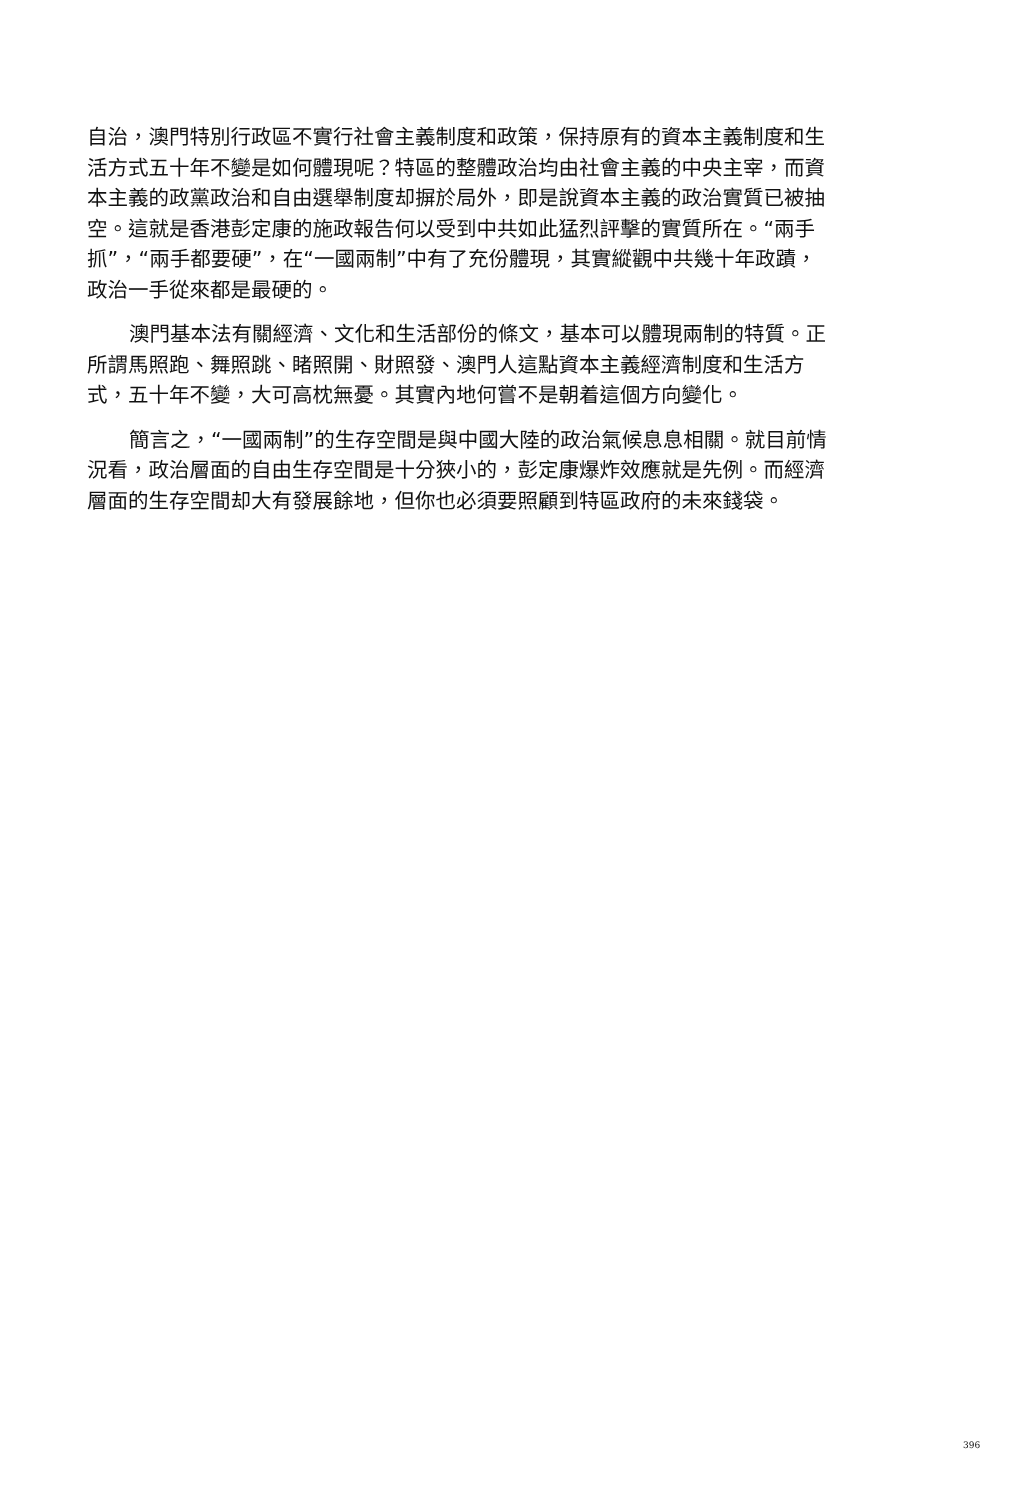自治，澳門特別行政區不實行社會主義制度和政策，保持原有的資本主義制度和生活方式五十年不變是如何體現呢？特區的整體政治均由社會主義的中央主宰，而資本主義的政黨政治和自由選舉制度却摒於局外，即是說資本主義的政治實質已被抽空。這就是香港彭定康的施政報告何以受到中共如此猛烈評擊的實質所在。“兩手抓”，“兩手都要硬”，在“一國兩制”中有了充份體現，其實縱觀中共幾十年政蹟，政治一手從來都是最硬的。
澳門基本法有關經濟、文化和生活部份的條文，基本可以體現兩制的特質。正所謂馬照跑、舞照跳、睹照開、財照發、澳門人這點資本主義經濟制度和生活方式，五十年不變，大可高枕無憂。其實內地何嘗不是朝着這個方向變化。
簡言之，“一國兩制”的生存空間是與中國大陸的政治氣候息息相關。就目前情況看，政治層面的自由生存空間是十分狹小的，彭定康爆炸效應就是先例。而經濟層面的生存空間却大有發展餘地，但你也必須要照顧到特區政府的未來錢袋。
396